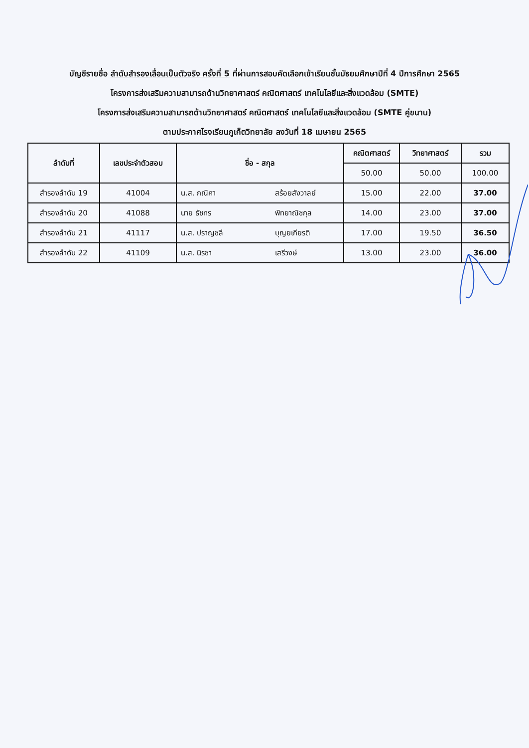บัญชีรายชื่อ ลำดับสำรองเลื่อนเป็นตัวจริง ครั้งที่ 5 ที่ผ่านการสอบคัดเลือกเข้าเรียนชั้นมัธยมศึกษาปีที่ 4 ปีการศึกษา 2565
โครงการส่งเสริมความสามารถด้านวิทยาศาสตร์ คณิตศาสตร์ เทคโนโลยีและสิ่งแวดล้อม (SMTE)
โครงการส่งเสริมความสามารถด้านวิทยาศาสตร์ คณิตศาสตร์ เทคโนโลยีและสิ่งแวดล้อม (SMTE คู่ขนาน)
ตามประกาศโรงเรียนภูเก็ตวิทยาลัย ลงวันที่ 18 เมษายน 2565
| ลำดับที่ | เลขประจำตัวสอบ | ชื่อ - สกุล | | คณิตศาสตร์ | วิทยาศาสตร์ | รวม |
| --- | --- | --- | --- | --- | --- | --- |
| | | | | 50.00 | 50.00 | 100.00 |
| สำรองลำดับ 19 | 41004 | น.ส. กณิศา | สร้อยสังวาลย์ | 15.00 | 22.00 | 37.00 |
| สำรองลำดับ 20 | 41088 | นาย ธัชทร | พิทยาณิชกุล | 14.00 | 23.00 | 37.00 |
| สำรองลำดับ 21 | 41117 | น.ส. ปราญชลี | บุญยเกียรติ | 17.00 | 19.50 | 36.50 |
| สำรองลำดับ 22 | 41109 | น.ส. นิรชา | เสรีวงษ์ | 13.00 | 23.00 | 36.00 |